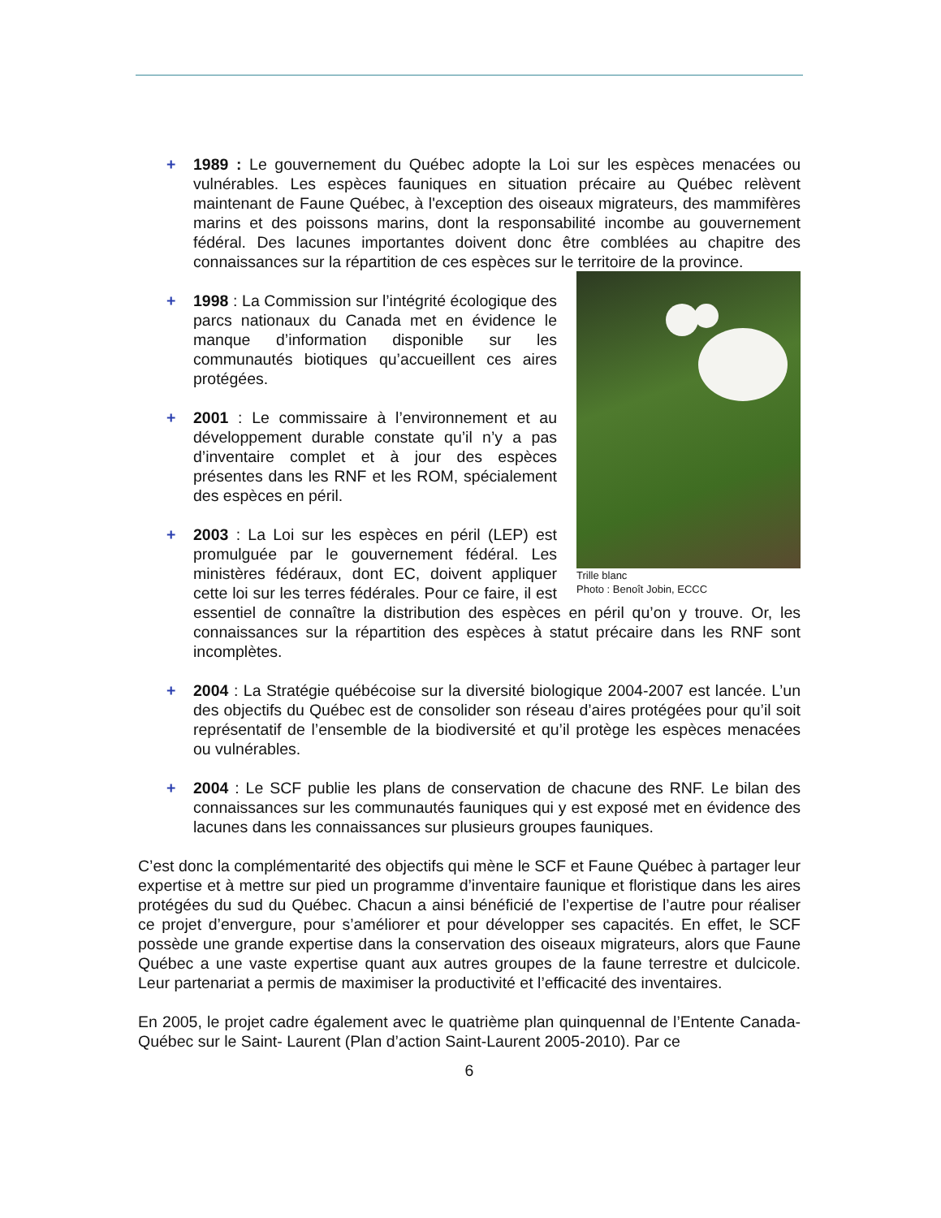+ 1989 : Le gouvernement du Québec adopte la Loi sur les espèces menacées ou vulnérables. Les espèces fauniques en situation précaire au Québec relèvent maintenant de Faune Québec, à l'exception des oiseaux migrateurs, des mammifères marins et des poissons marins, dont la responsabilité incombe au gouvernement fédéral. Des lacunes importantes doivent donc être comblées au chapitre des connaissances sur la répartition de ces espèces sur le territoire de la province.
Trille blanc
Photo : Benoît Jobin, ECCC
+ 1998 : La Commission sur l’intégrité écologique des parcs nationaux du Canada met en évidence le manque d’information disponible sur les communautés biotiques qu’accueillent ces aires protégées.
+ 2001 : Le commissaire à l’environnement et au développement durable constate qu’il n’y a pas d’inventaire complet et à jour des espèces présentes dans les RNF et les ROM, spécialement des espèces en péril.
+ 2003 : La Loi sur les espèces en péril (LEP) est promulguée par le gouvernement fédéral. Les ministères fédéraux, dont EC, doivent appliquer cette loi sur les terres fédérales. Pour ce faire, il est essentiel de connaître la distribution des espèces en péril qu’on y trouve. Or, les connaissances sur la répartition des espèces à statut précaire dans les RNF sont incomplètes.
+ 2004 : La Stratégie québécoise sur la diversité biologique 2004-2007 est lancée. L’un des objectifs du Québec est de consolider son réseau d’aires protégées pour qu’il soit représentatif de l’ensemble de la biodiversité et qu’il protège les espèces menacées ou vulnérables.
+ 2004 : Le SCF publie les plans de conservation de chacune des RNF. Le bilan des connaissances sur les communautés fauniques qui y est exposé met en évidence des lacunes dans les connaissances sur plusieurs groupes fauniques.
C’est donc la complémentarité des objectifs qui mène le SCF et Faune Québec à partager leur expertise et à mettre sur pied un programme d’inventaire faunique et floristique dans les aires protégées du sud du Québec. Chacun a ainsi bénéficié de l’expertise de l’autre pour réaliser ce projet d’envergure, pour s’améliorer et pour développer ses capacités. En effet, le SCF possède une grande expertise dans la conservation des oiseaux migrateurs, alors que Faune Québec a une vaste expertise quant aux autres groupes de la faune terrestre et dulcicole. Leur partenariat a permis de maximiser la productivité et l’efficacité des inventaires.
En 2005, le projet cadre également avec le quatrième plan quinquennal de l’Entente Canada‐ Québec sur le Saint‐ Laurent (Plan d’action Saint-Laurent 2005-2010). Par ce
6